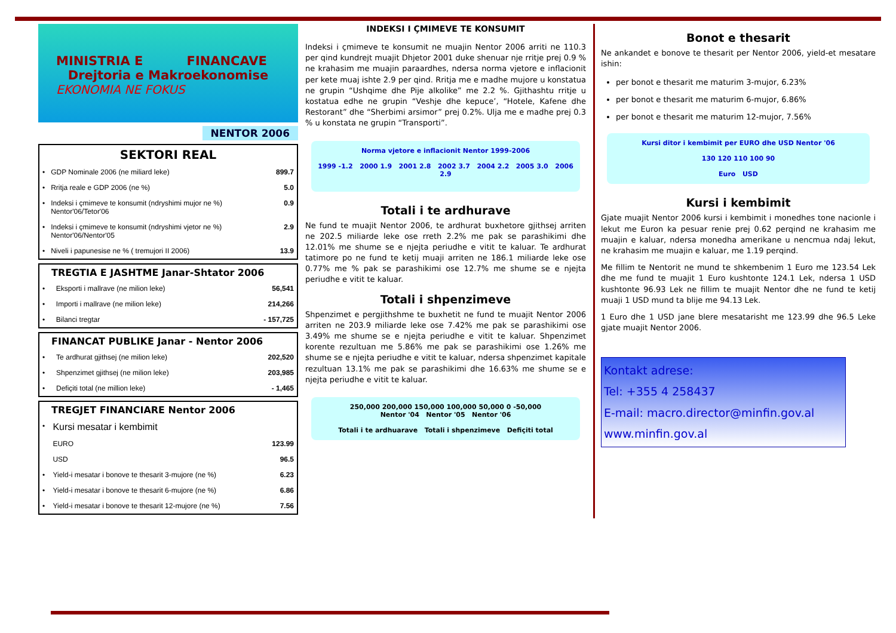MINISTRIA E FINANCAVE
Drejtoria e Makroekonomise
EKONOMIA NE FOKUS
NENTOR 2006
SEKTORI REAL
| • | GDP Nominale 2006 (ne miliard leke) | 899.7 |
| • | Rritja reale e GDP 2006 (ne %) | 5.0 |
| • | Indeksi i çmimeve te konsumit (ndryshimi mujor ne %) Nentor'06/Tetor'06 | 0.9 |
| • | Indeksi i çmimeve te konsumit (ndryshimi vjetor ne %) Nentor'06/Nentor'05 | 2.9 |
| • | Niveli i papunesise ne % ( tremujori II 2006) | 13.9 |
TREGTIA E JASHTME Janar-Shtator 2006
| • | Eksporti i mallrave (ne milion leke) | 56,541 |
| • | Importi i mallrave (ne milion leke) | 214,266 |
| • | Bilanci tregtar | - 157,725 |
FINANCAT PUBLIKE Janar - Nentor 2006
| • | Te ardhurat gjithsej (ne milion leke) | 202,520 |
| • | Shpenzimet gjithsej (ne milion leke) | 203,985 |
| • | Defiçiti total (ne million leke) | - 1,465 |
TREGJET FINANCIARE Nentor 2006
| • | Kursi mesatar i kembimit | |
| | EURO | 123.99 |
| | USD | 96.5 |
| • | Yield-i mesatar i bonove te thesarit 3-mujore (ne %) | 6.23 |
| • | Yield-i mesatar i bonove te thesarit 6-mujore (ne %) | 6.86 |
| • | Yield-i mesatar i bonove te thesarit 12-mujore (ne %) | 7.56 |
INDEKSI I ÇMIMEVE TE KONSUMIT
Indeksi i çmimeve te konsumit ne muajin Nentor 2006 arriti ne 110.3 per qind kundrejt muajit Dhjetor 2001 duke shenuar nje rritje prej 0.9 % ne krahasim me muajin paraardhes, ndersa norma vjetore e inflacionit per kete muaj ishte 2.9 per qind. Rritja me e madhe mujore u konstatua ne grupin “Ushqime dhe Pije alkolike” me 2.2 %. Gjithashtu rritje u kostatua edhe ne grupin “Veshje dhe kepuce’, “Hotele, Kafene dhe Restorant” dhe “Sherbimi arsimor” prej 0.2%. Ulja me e madhe prej 0.3 % u konstata ne grupin “Transporti”.
Norma vjetore e inflacionit Nentor 1999-2006
1999 -1.2 2000 1.9 2001 2.8 2002 3.7 2004 2.2 2005 3.0 2006 2.9
Totali i te ardhurave
Ne fund te muajit Nentor 2006, te ardhurat buxhetore gjithsej arriten ne 202.5 miliarde leke ose rreth 2.2% me pak se parashikimi dhe 12.01% me shume se e njejta periudhe e vitit te kaluar. Te ardhurat tatimore po ne fund te ketij muaji arriten ne 186.1 miliarde leke ose 0.77% me % pak se parashikimi ose 12.7% me shume se e njejta periudhe e vitit te kaluar.
Totali i shpenzimeve
Shpenzimet e pergjithshme te buxhetit ne fund te muajit Nentor 2006 arriten ne 203.9 miliarde leke ose 7.42% me pak se parashikimi ose 3.49% me shume se e njejta periudhe e vitit te kaluar. Shpenzimet korente rezultuan me 5.86% me pak se parashikimi ose 1.26% me shume se e njejta periudhe e vitit te kaluar, ndersa shpenzimet kapitale rezultuan 13.1% me pak se parashikimi dhe 16.63% me shume se e njejta periudhe e vitit te kaluar.
250,000 200,000 150,000 100,000 50,000 0 -50,000
Nentor '04 Nentor '05 Nentor '06
Totali i te ardhuarave Totali i shpenzimeve Defiçiti total
Bonot e thesarit
Ne ankandet e bonove te thesarit per Nentor 2006, yield-et mesatare ishin:
per bonot e thesarit me maturim 3-mujor, 6.23%
per bonot e thesarit me maturim 6-mujor, 6.86%
per bonot e thesarit me maturim 12-mujor, 7.56%
Kursi ditor i kembimit per EURO dhe USD Nentor '06
130 120 110 100 90
Euro USD
Kursi i kembimit
Gjate muajit Nentor 2006 kursi i kembimit i monedhes tone nacionle i lekut me Euron ka pesuar renie prej 0.62 perqind ne krahasim me muajin e kaluar, ndersa monedha amerikane u nencmua ndaj lekut, ne krahasim me muajin e kaluar, me 1.19 perqind.
Me fillim te Nentorit ne mund te shkembenim 1 Euro me 123.54 Lek dhe me fund te muajit 1 Euro kushtonte 124.1 Lek, ndersa 1 USD kushtonte 96.93 Lek ne fillim te muajit Nentor dhe ne fund te ketij muaji 1 USD mund ta blije me 94.13 Lek.
1 Euro dhe 1 USD jane blere mesatarisht me 123.99 dhe 96.5 Leke gjate muajit Nentor 2006.
Kontakt adrese:
Tel: +355 4 258437
E-mail: macro.director@minfin.gov.al
www.minfin.gov.al